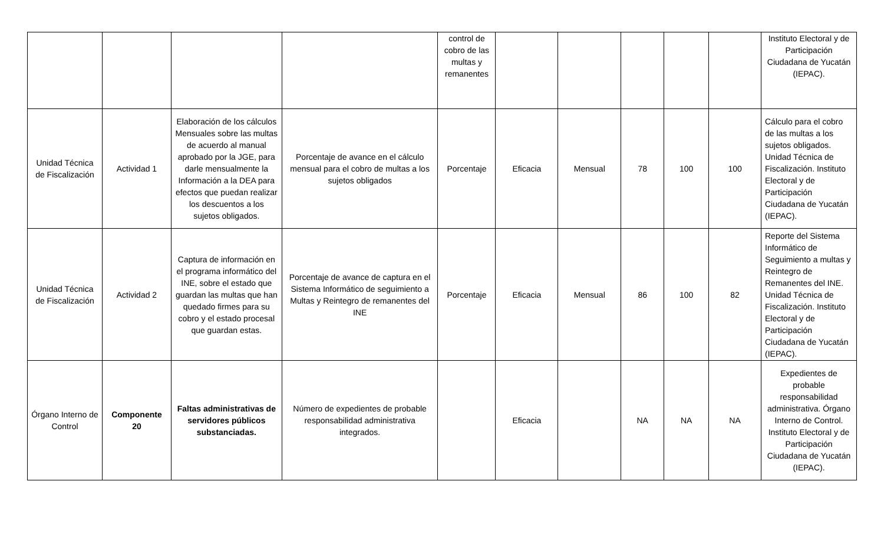| | | | | control de cobro de las multas y remanentes | | | | | | Instituto Electoral y de Participación Ciudadana de Yucatán (IEPAC). |
| Unidad Técnica de Fiscalización | Actividad 1 | Elaboración de los cálculos Mensuales sobre las multas de acuerdo al manual aprobado por la JGE, para darle mensualmente la Información a la DEA para efectos que puedan realizar los descuentos a los sujetos obligados. | Porcentaje de avance en el cálculo mensual para el cobro de multas a los sujetos obligados | Porcentaje | Eficacia | Mensual | 78 | 100 | 100 | Cálculo para el cobro de las multas a los sujetos obligados. Unidad Técnica de Fiscalización. Instituto Electoral y de Participación Ciudadana de Yucatán (IEPAC). |
| Unidad Técnica de Fiscalización | Actividad 2 | Captura de información en el programa informático del INE, sobre el estado que guardan las multas que han quedado firmes para su cobro y el estado procesal que guardan estas. | Porcentaje de avance de captura en el Sistema Informático de seguimiento a Multas y Reintegro de remanentes del INE | Porcentaje | Eficacia | Mensual | 86 | 100 | 82 | Reporte del Sistema Informático de Seguimiento a multas y Reintegro de Remanentes del INE. Unidad Técnica de Fiscalización. Instituto Electoral y de Participación Ciudadana de Yucatán (IEPAC). |
| Órgano Interno de Control | Componente 20 | Faltas administrativas de servidores públicos substanciadas. | Número de expedientes de probable responsabilidad administrativa integrados. | | Eficacia | | NA | NA | NA | Expedientes de probable responsabilidad administrativa. Órgano Interno de Control. Instituto Electoral y de Participación Ciudadana de Yucatán (IEPAC). |